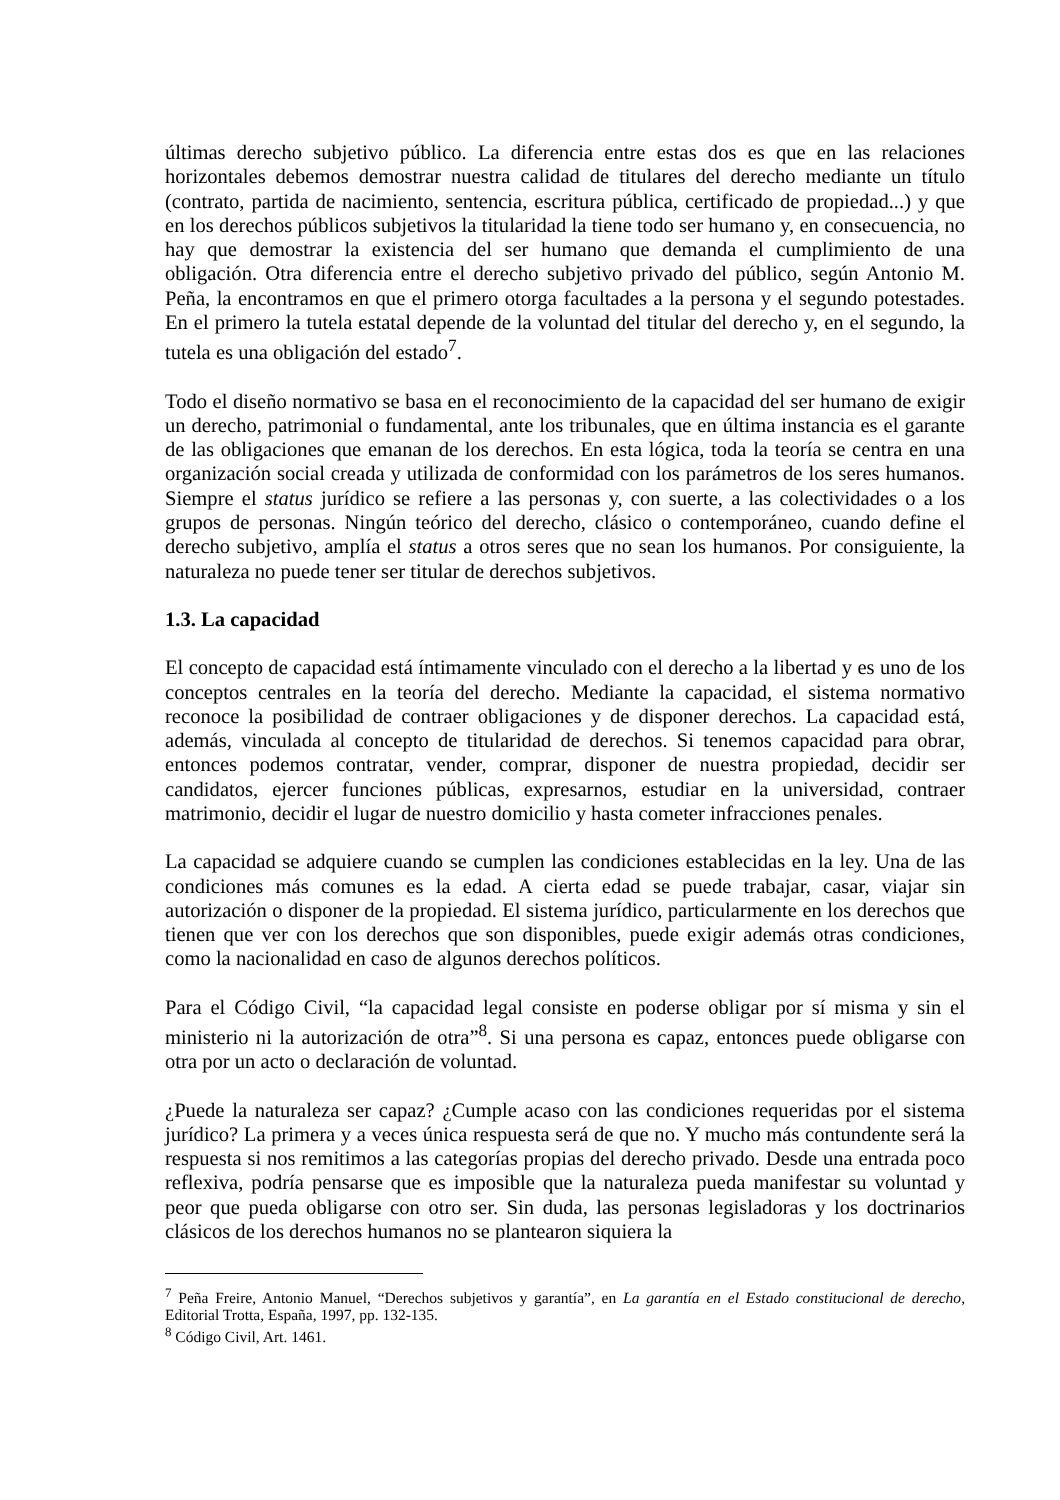últimas derecho subjetivo público. La diferencia entre estas dos es que en las relaciones horizontales debemos demostrar nuestra calidad de titulares del derecho mediante un título (contrato, partida de nacimiento, sentencia, escritura pública, certificado de propiedad...) y que en los derechos públicos subjetivos la titularidad la tiene todo ser humano y, en consecuencia, no hay que demostrar la existencia del ser humano que demanda el cumplimiento de una obligación. Otra diferencia entre el derecho subjetivo privado del público, según Antonio M. Peña, la encontramos en que el primero otorga facultades a la persona y el segundo potestades. En el primero la tutela estatal depende de la voluntad del titular del derecho y, en el segundo, la tutela es una obligación del estado<sup>7</sup>.
Todo el diseño normativo se basa en el reconocimiento de la capacidad del ser humano de exigir un derecho, patrimonial o fundamental, ante los tribunales, que en última instancia es el garante de las obligaciones que emanan de los derechos. En esta lógica, toda la teoría se centra en una organización social creada y utilizada de conformidad con los parámetros de los seres humanos. Siempre el status jurídico se refiere a las personas y, con suerte, a las colectividades o a los grupos de personas. Ningún teórico del derecho, clásico o contemporáneo, cuando define el derecho subjetivo, amplía el status a otros seres que no sean los humanos. Por consiguiente, la naturaleza no puede tener ser titular de derechos subjetivos.
1.3. La capacidad
El concepto de capacidad está íntimamente vinculado con el derecho a la libertad y es uno de los conceptos centrales en la teoría del derecho. Mediante la capacidad, el sistema normativo reconoce la posibilidad de contraer obligaciones y de disponer derechos. La capacidad está, además, vinculada al concepto de titularidad de derechos. Si tenemos capacidad para obrar, entonces podemos contratar, vender, comprar, disponer de nuestra propiedad, decidir ser candidatos, ejercer funciones públicas, expresarnos, estudiar en la universidad, contraer matrimonio, decidir el lugar de nuestro domicilio y hasta cometer infracciones penales.
La capacidad se adquiere cuando se cumplen las condiciones establecidas en la ley. Una de las condiciones más comunes es la edad. A cierta edad se puede trabajar, casar, viajar sin autorización o disponer de la propiedad. El sistema jurídico, particularmente en los derechos que tienen que ver con los derechos que son disponibles, puede exigir además otras condiciones, como la nacionalidad en caso de algunos derechos políticos.
Para el Código Civil, “la capacidad legal consiste en poderse obligar por sí misma y sin el ministerio ni la autorización de otra”<sup>8</sup>. Si una persona es capaz, entonces puede obligarse con otra por un acto o declaración de voluntad.
¿Puede la naturaleza ser capaz? ¿Cumple acaso con las condiciones requeridas por el sistema jurídico? La primera y a veces única respuesta será de que no. Y mucho más contundente será la respuesta si nos remitimos a las categorías propias del derecho privado. Desde una entrada poco reflexiva, podría pensarse que es imposible que la naturaleza pueda manifestar su voluntad y peor que pueda obligarse con otro ser. Sin duda, las personas legisladoras y los doctrinarios clásicos de los derechos humanos no se plantearon siquiera la
<sup>7</sup> Peña Freire, Antonio Manuel, “Derechos subjetivos y garantía”, en La garantía en el Estado constitucional de derecho, Editorial Trotta, España, 1997, pp. 132-135.
<sup>8</sup> Código Civil, Art. 1461.